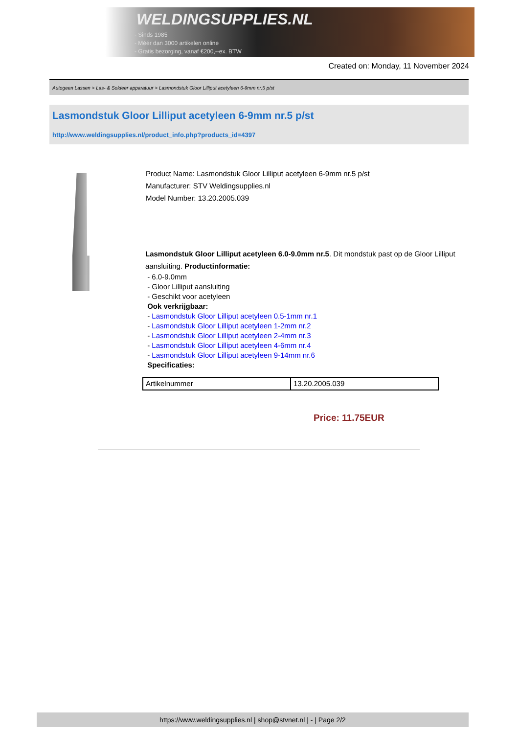WELDINGSUPPLIES.NL
- Sinds 1985
- Méér dan 3000 artikelen online
- Gratis bezorging, vanaf €200,--ex. BTW
Created on: Monday, 11 November 2024
Autogeen Lassen > Las- & Soldeer apparatuur > Lasmondstuk Gloor Lilliput acetyleen 6-9mm nr.5 p/st
Lasmondstuk Gloor Lilliput acetyleen 6-9mm nr.5 p/st
http://www.weldingsupplies.nl/product_info.php?products_id=4397
Product Name: Lasmondstuk Gloor Lilliput acetyleen 6-9mm nr.5 p/st
Manufacturer: STV Weldingsupplies.nl
Model Number: 13.20.2005.039
Lasmondstuk Gloor Lilliput acetyleen 6.0-9.0mm nr.5. Dit mondstuk past op de Gloor Lilliput aansluiting. Productinformatie:
- 6.0-9.0mm
- Gloor Lilliput aansluiting
- Geschikt voor acetyleen
Ook verkrijgbaar:
- Lasmondstuk Gloor Lilliput acetyleen 0.5-1mm nr.1
- Lasmondstuk Gloor Lilliput acetyleen 1-2mm nr.2
- Lasmondstuk Gloor Lilliput acetyleen 2-4mm nr.3
- Lasmondstuk Gloor Lilliput acetyleen 4-6mm nr.4
- Lasmondstuk Gloor Lilliput acetyleen 9-14mm nr.6
Specificaties:
| Artikelnummer | 13.20.2005.039 |
Price: 11.75EUR
https://www.weldingsupplies.nl | shop@stvnet.nl | - | Page 2/2